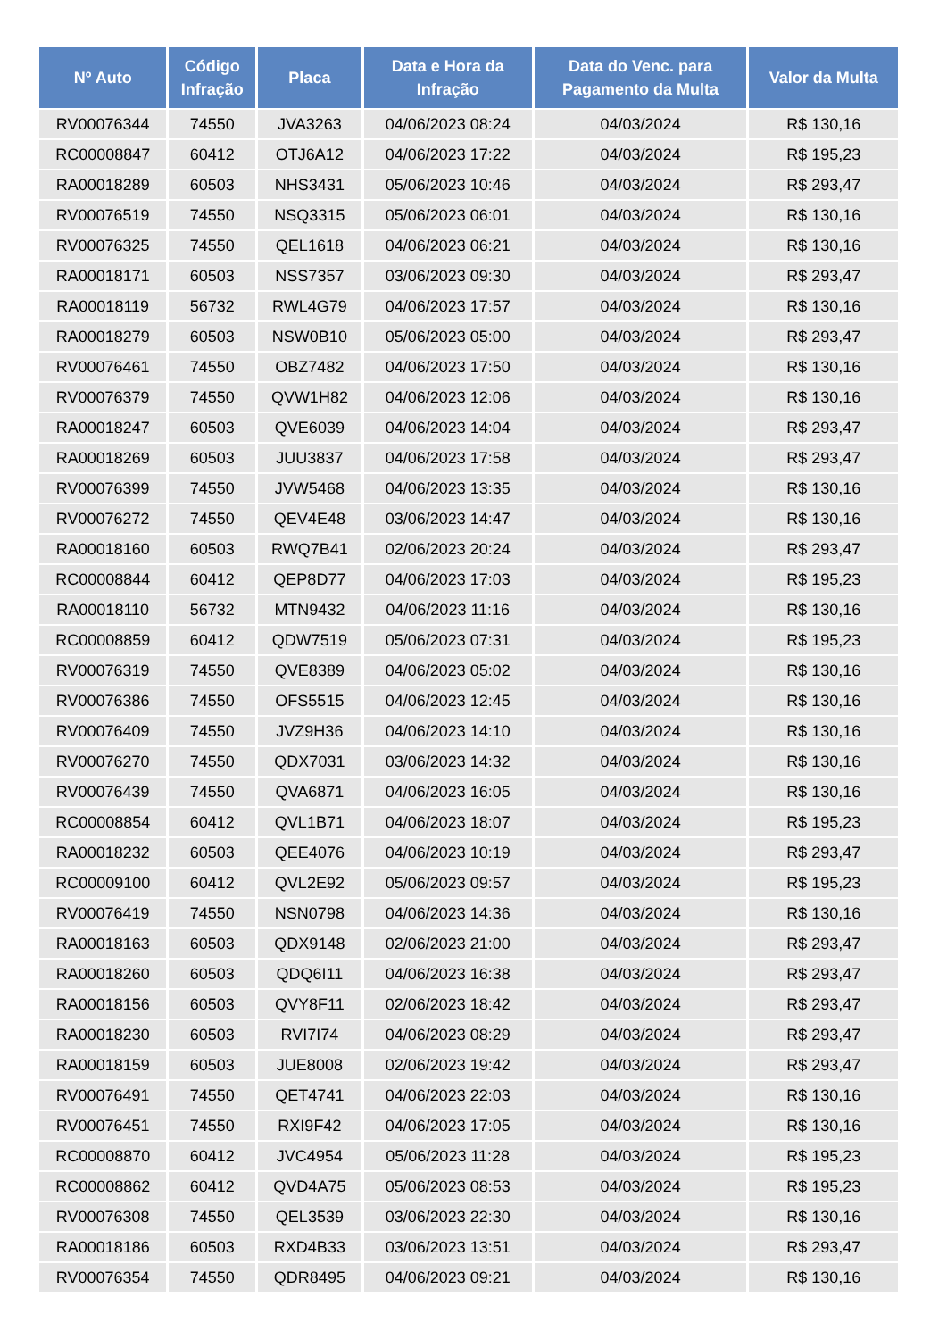| Nº Auto | Código Infração | Placa | Data e Hora da Infração | Data do Venc. para Pagamento da Multa | Valor da Multa |
| --- | --- | --- | --- | --- | --- |
| RV00076344 | 74550 | JVA3263 | 04/06/2023 08:24 | 04/03/2024 | R$ 130,16 |
| RC00008847 | 60412 | OTJ6A12 | 04/06/2023 17:22 | 04/03/2024 | R$ 195,23 |
| RA00018289 | 60503 | NHS3431 | 05/06/2023 10:46 | 04/03/2024 | R$ 293,47 |
| RV00076519 | 74550 | NSQ3315 | 05/06/2023 06:01 | 04/03/2024 | R$ 130,16 |
| RV00076325 | 74550 | QEL1618 | 04/06/2023 06:21 | 04/03/2024 | R$ 130,16 |
| RA00018171 | 60503 | NSS7357 | 03/06/2023 09:30 | 04/03/2024 | R$ 293,47 |
| RA00018119 | 56732 | RWL4G79 | 04/06/2023 17:57 | 04/03/2024 | R$ 130,16 |
| RA00018279 | 60503 | NSW0B10 | 05/06/2023 05:00 | 04/03/2024 | R$ 293,47 |
| RV00076461 | 74550 | OBZ7482 | 04/06/2023 17:50 | 04/03/2024 | R$ 130,16 |
| RV00076379 | 74550 | QVW1H82 | 04/06/2023 12:06 | 04/03/2024 | R$ 130,16 |
| RA00018247 | 60503 | QVE6039 | 04/06/2023 14:04 | 04/03/2024 | R$ 293,47 |
| RA00018269 | 60503 | JUU3837 | 04/06/2023 17:58 | 04/03/2024 | R$ 293,47 |
| RV00076399 | 74550 | JVW5468 | 04/06/2023 13:35 | 04/03/2024 | R$ 130,16 |
| RV00076272 | 74550 | QEV4E48 | 03/06/2023 14:47 | 04/03/2024 | R$ 130,16 |
| RA00018160 | 60503 | RWQ7B41 | 02/06/2023 20:24 | 04/03/2024 | R$ 293,47 |
| RC00008844 | 60412 | QEP8D77 | 04/06/2023 17:03 | 04/03/2024 | R$ 195,23 |
| RA00018110 | 56732 | MTN9432 | 04/06/2023 11:16 | 04/03/2024 | R$ 130,16 |
| RC00008859 | 60412 | QDW7519 | 05/06/2023 07:31 | 04/03/2024 | R$ 195,23 |
| RV00076319 | 74550 | QVE8389 | 04/06/2023 05:02 | 04/03/2024 | R$ 130,16 |
| RV00076386 | 74550 | OFS5515 | 04/06/2023 12:45 | 04/03/2024 | R$ 130,16 |
| RV00076409 | 74550 | JVZ9H36 | 04/06/2023 14:10 | 04/03/2024 | R$ 130,16 |
| RV00076270 | 74550 | QDX7031 | 03/06/2023 14:32 | 04/03/2024 | R$ 130,16 |
| RV00076439 | 74550 | QVA6871 | 04/06/2023 16:05 | 04/03/2024 | R$ 130,16 |
| RC00008854 | 60412 | QVL1B71 | 04/06/2023 18:07 | 04/03/2024 | R$ 195,23 |
| RA00018232 | 60503 | QEE4076 | 04/06/2023 10:19 | 04/03/2024 | R$ 293,47 |
| RC00009100 | 60412 | QVL2E92 | 05/06/2023 09:57 | 04/03/2024 | R$ 195,23 |
| RV00076419 | 74550 | NSN0798 | 04/06/2023 14:36 | 04/03/2024 | R$ 130,16 |
| RA00018163 | 60503 | QDX9148 | 02/06/2023 21:00 | 04/03/2024 | R$ 293,47 |
| RA00018260 | 60503 | QDQ6I11 | 04/06/2023 16:38 | 04/03/2024 | R$ 293,47 |
| RA00018156 | 60503 | QVY8F11 | 02/06/2023 18:42 | 04/03/2024 | R$ 293,47 |
| RA00018230 | 60503 | RVI7I74 | 04/06/2023 08:29 | 04/03/2024 | R$ 293,47 |
| RA00018159 | 60503 | JUE8008 | 02/06/2023 19:42 | 04/03/2024 | R$ 293,47 |
| RV00076491 | 74550 | QET4741 | 04/06/2023 22:03 | 04/03/2024 | R$ 130,16 |
| RV00076451 | 74550 | RXI9F42 | 04/06/2023 17:05 | 04/03/2024 | R$ 130,16 |
| RC00008870 | 60412 | JVC4954 | 05/06/2023 11:28 | 04/03/2024 | R$ 195,23 |
| RC00008862 | 60412 | QVD4A75 | 05/06/2023 08:53 | 04/03/2024 | R$ 195,23 |
| RV00076308 | 74550 | QEL3539 | 03/06/2023 22:30 | 04/03/2024 | R$ 130,16 |
| RA00018186 | 60503 | RXD4B33 | 03/06/2023 13:51 | 04/03/2024 | R$ 293,47 |
| RV00076354 | 74550 | QDR8495 | 04/06/2023 09:21 | 04/03/2024 | R$ 130,16 |